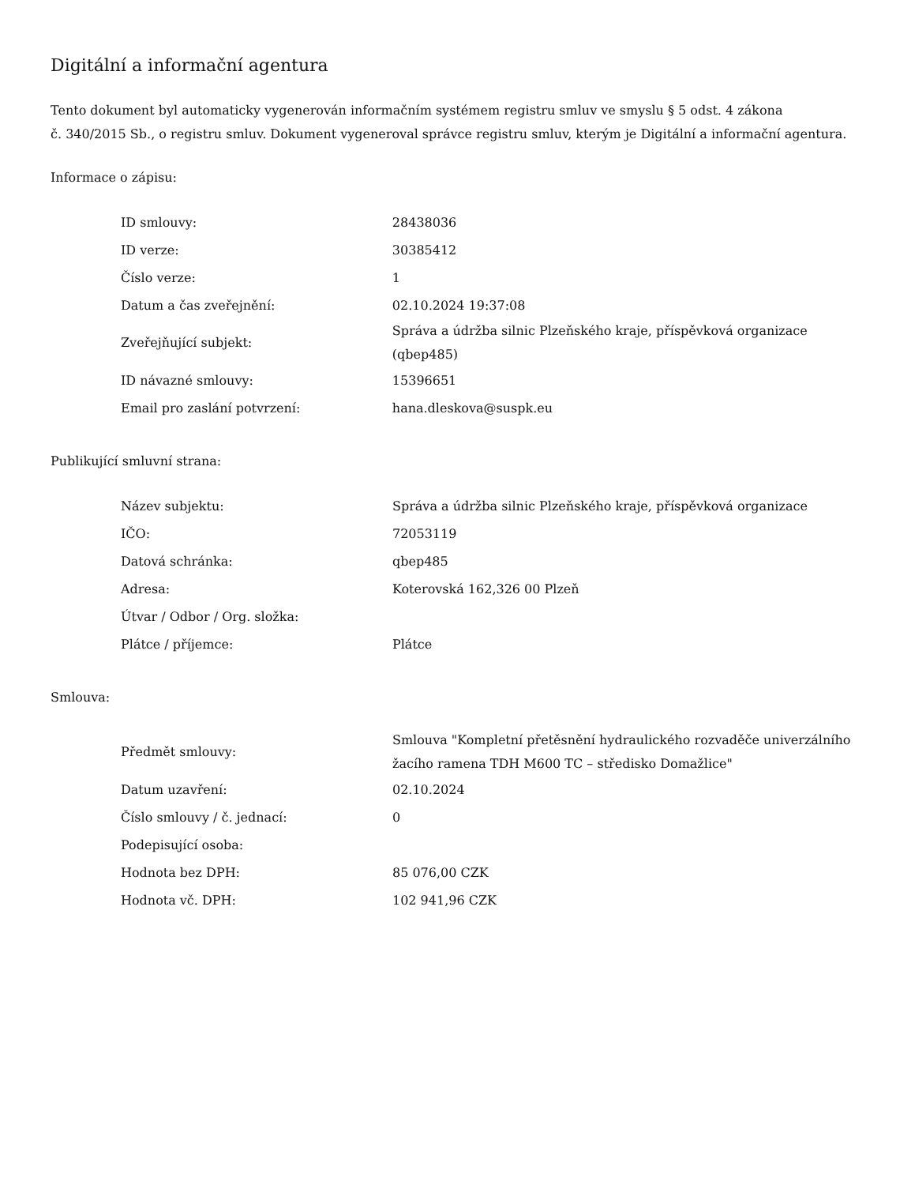Digitální a informační agentura
Tento dokument byl automaticky vygenerován informačním systémem registru smluv ve smyslu § 5 odst. 4 zákona
č. 340/2015 Sb., o registru smluv. Dokument vygeneroval správce registru smluv, kterým je Digitální a informační agentura.
Informace o zápisu:
| ID smlouvy: | 28438036 |
| ID verze: | 30385412 |
| Číslo verze: | 1 |
| Datum a čas zveřejnění: | 02.10.2024 19:37:08 |
| Zveřejňující subjekt: | Správa a údržba silnic Plzeňského kraje, příspěvková organizace (qbep485) |
| ID návazné smlouvy: | 15396651 |
| Email pro zaslání potvrzení: | hana.dleskova@suspk.eu |
Publikující smluvní strana:
| Název subjektu: | Správa a údržba silnic Plzeňského kraje, příspěvková organizace |
| IČO: | 72053119 |
| Datová schránka: | qbep485 |
| Adresa: | Koterovská 162,326 00 Plzeň |
| Útvar / Odbor / Org. složka: | |
| Plátce / příjemce: | Plátce |
Smlouva:
| Předmět smlouvy: | Smlouva "Kompletní přetěsnění hydraulického rozvaděče univerzálního žacího ramena TDH M600 TC – středisko Domažlice" |
| Datum uzavření: | 02.10.2024 |
| Číslo smlouvy / č. jednací: | 0 |
| Podepisující osoba: | |
| Hodnota bez DPH: | 85 076,00 CZK |
| Hodnota vč. DPH: | 102 941,96 CZK |